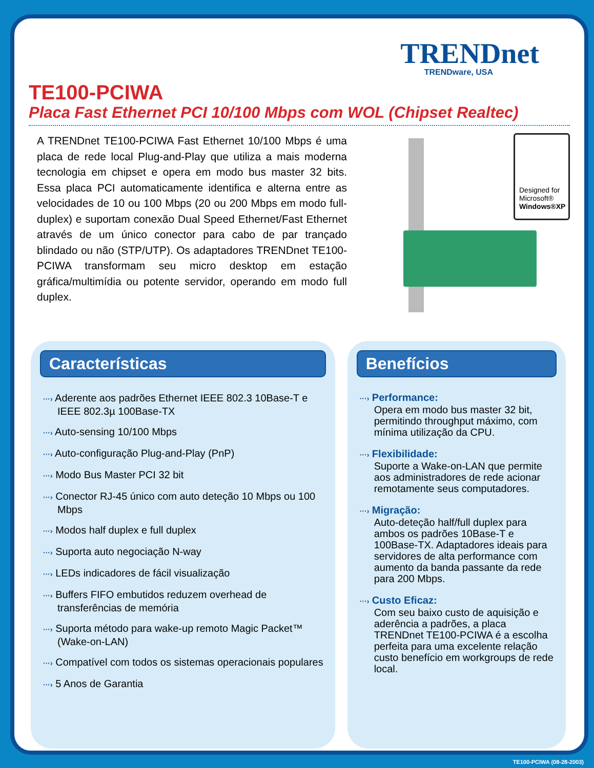TRENDnet
TRENDware, USA
TE100-PCIWA
Placa Fast Ethernet PCI 10/100 Mbps com WOL (Chipset Realtec)
A TRENDnet TE100-PCIWA Fast Ethernet 10/100 Mbps é uma placa de rede local Plug-and-Play que utiliza a mais moderna tecnologia em chipset e opera em modo bus master 32 bits. Essa placa PCI automaticamente identifica e alterna entre as velocidades de 10 ou 100 Mbps (20 ou 200 Mbps em modo full-duplex) e suportam conexão Dual Speed Ethernet/Fast Ethernet através de um único conector para cabo de par trançado blindado ou não (STP/UTP). Os adaptadores TRENDnet TE100-PCIWA transformam seu micro desktop em estação gráfica/multimídia ou potente servidor, operando em modo full duplex.
Designed for
Microsoft®
Windows®XP
Características
···› Aderente aos padrões Ethernet IEEE 802.3 10Base-T e IEEE 802.3µ 100Base-TX
···› Auto-sensing 10/100 Mbps
···› Auto-configuração Plug-and-Play (PnP)
···› Modo Bus Master PCI 32 bit
···› Conector RJ-45 único com auto deteção 10 Mbps ou 100 Mbps
···› Modos half duplex e full duplex
···› Suporta auto negociação N-way
···› LEDs indicadores de fácil visualização
···› Buffers FIFO embutidos reduzem overhead de transferências de memória
···› Suporta método para wake-up remoto Magic Packet™ (Wake-on-LAN)
···› Compatível com todos os sistemas operacionais populares
···› 5 Anos de Garantia
Benefícios
···› Performance:
Opera em modo bus master 32 bit, permitindo throughput máximo, com mínima utilização da CPU.
···› Flexibilidade:
Suporte a Wake-on-LAN que permite aos administradores de rede acionar remotamente seus computadores.
···› Migração:
Auto-deteção half/full duplex para ambos os padrões 10Base-T e 100Base-TX. Adaptadores ideais para servidores de alta performance com aumento da banda passante da rede para 200 Mbps.
···› Custo Eficaz:
Com seu baixo custo de aquisição e aderência a padrões, a placa TRENDnet TE100-PCIWA é a escolha perfeita para uma excelente relação custo benefício em workgroups de rede local.
TE100-PCIWA (08-28-2003)